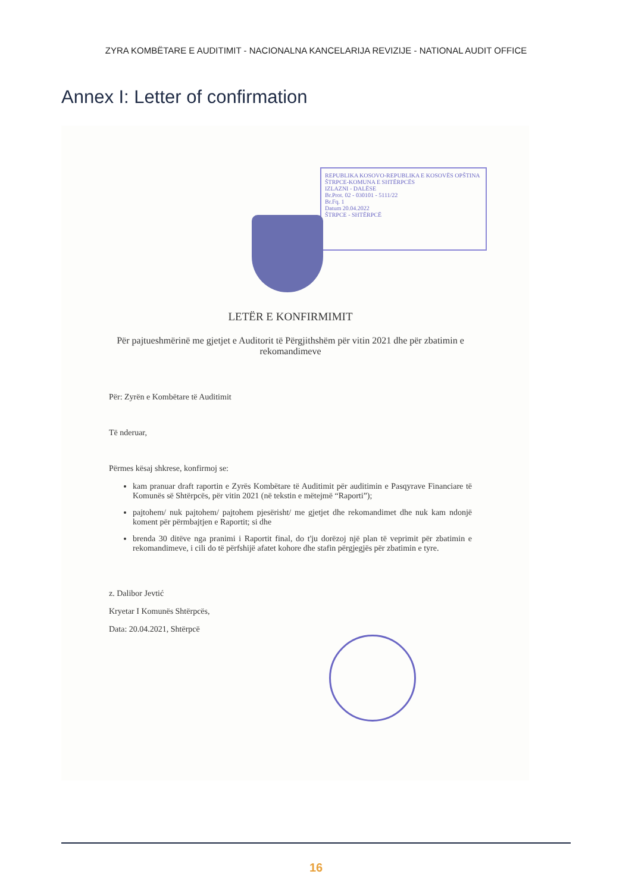ZYRA KOMBËTARE E AUDITIMIT - NACIONALNA KANCELARIJA REVIZIJE - NATIONAL AUDIT OFFICE
Annex I: Letter of confirmation
REPUBLIKA KOSOVO-REPUBLIKA E KOSOVËS OPŠTINA ŠTRPCE-KOMUNA E SHTËRPCËS
IZLAZNI - DALËSE
Br.Prot. 02 - 030101 - 5111/22
Br.Fq. 1
Datum 20.04.2022
ŠTRPCE - SHTËRPCË
LETËR E KONFIRMIMIT
Për pajtueshmërinë me gjetjet e Auditorit të Përgjithshëm për vitin 2021 dhe për zbatimin e rekomandimeve
Për: Zyrën e Kombëtare të Auditimit
Të nderuar,
Përmes kësaj shkrese, konfirmoj se:
kam pranuar draft raportin e Zyrës Kombëtare të Auditimit për auditimin e Pasqyrave Financiare të Komunës së Shtërpcës, për vitin 2021 (në tekstin e mëtejmë “Raporti”);
pajtohem/ nuk pajtohem/ pajtohem pjesërisht/ me gjetjet dhe rekomandimet dhe nuk kam ndonjë koment për përmbajtjen e Raportit; si dhe
brenda 30 ditëve nga pranimi i Raportit final, do t'ju dorëzoj një plan të veprimit për zbatimin e rekomandimeve, i cili do të përfshijë afatet kohore dhe stafin përgjegjës për zbatimin e tyre.
z. Dalibor Jevtić
Kryetar I Komunës Shtërpcës,
Data: 20.04.2021, Shtërpcë
16